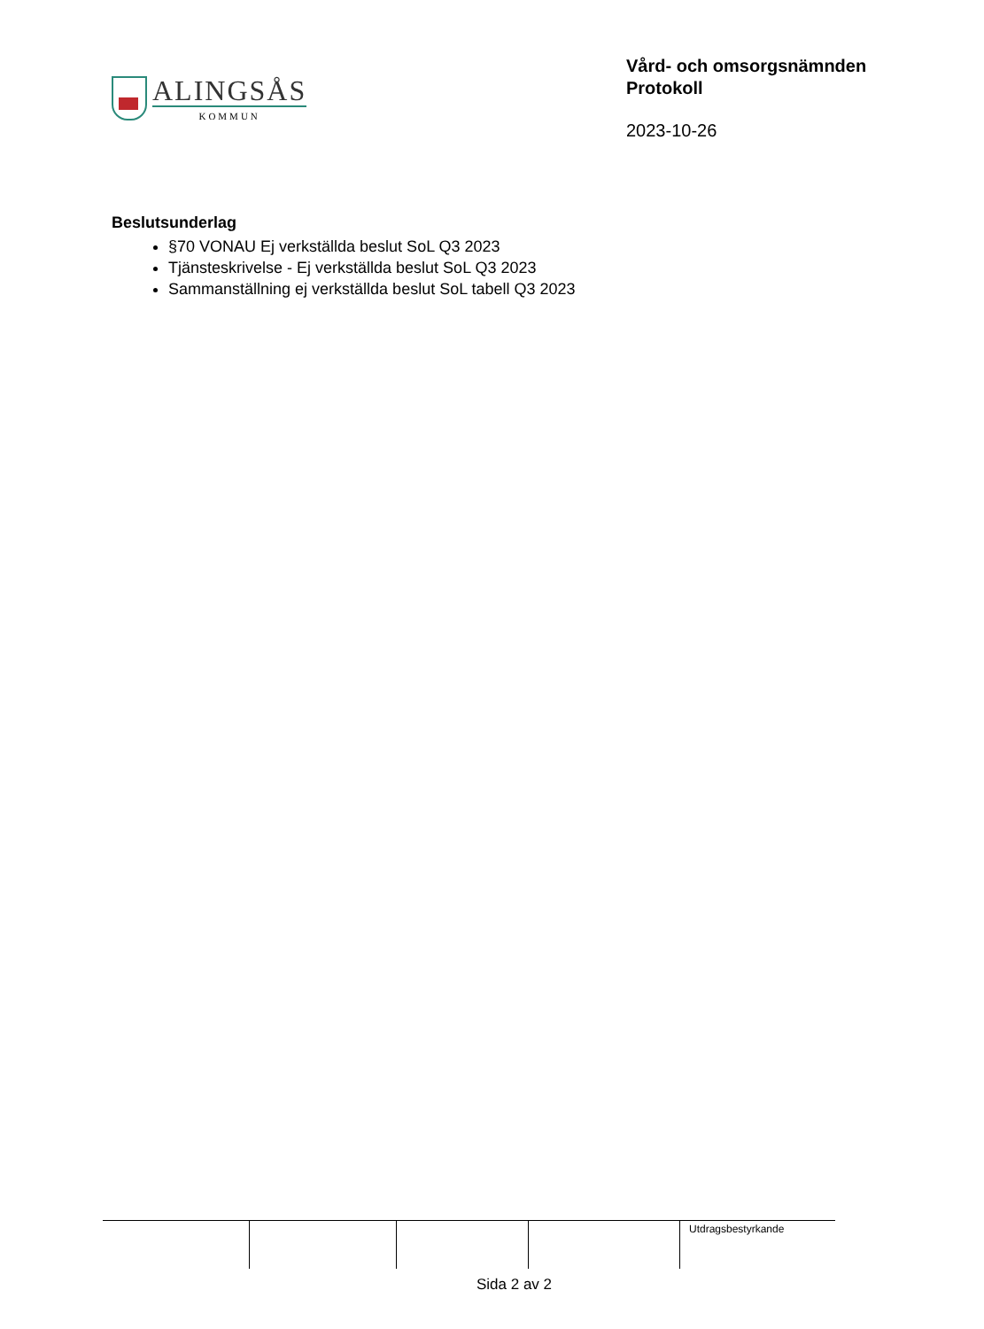ALINGSÅS
KOMMUN
Vård- och omsorgsnämnden
Protokoll
2023-10-26
Beslutsunderlag
§70 VONAU Ej verkställda beslut SoL Q3 2023
Tjänsteskrivelse - Ej verkställda beslut SoL Q3 2023
Sammanställning ej verkställda beslut SoL tabell Q3 2023
| | | | | Utdragsbestyrkande |
Sida 2 av 2